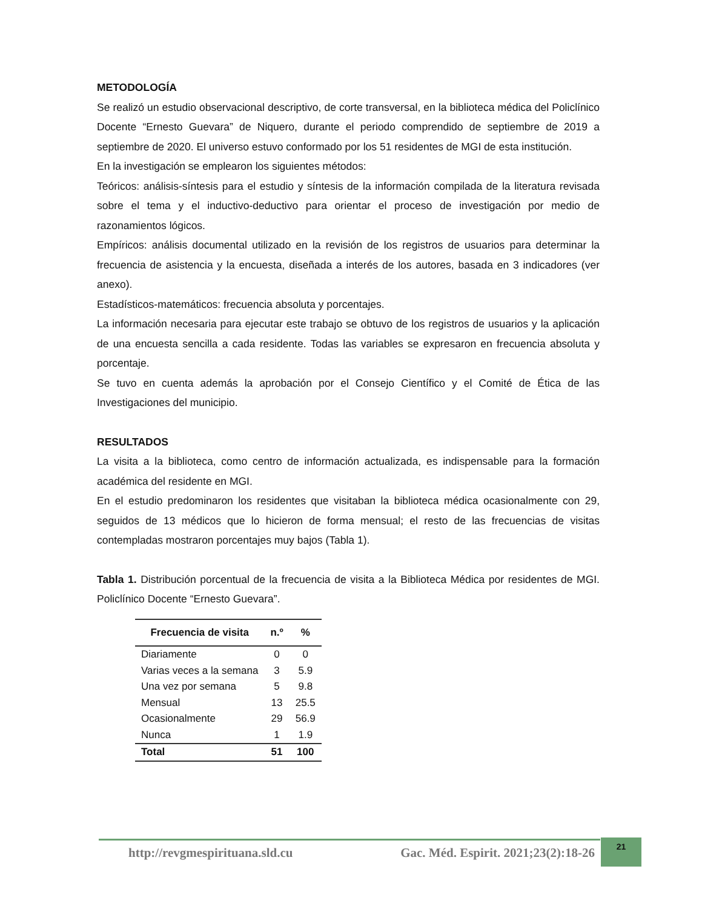METODOLOGÍA
Se realizó un estudio observacional descriptivo, de corte transversal, en la biblioteca médica del Policlínico Docente “Ernesto Guevara” de Niquero, durante el periodo comprendido de septiembre de 2019 a septiembre de 2020. El universo estuvo conformado por los 51 residentes de MGI de esta institución.
En la investigación se emplearon los siguientes métodos:
Teóricos: análisis-síntesis para el estudio y síntesis de la información compilada de la literatura revisada sobre el tema y el inductivo-deductivo para orientar el proceso de investigación por medio de razonamientos lógicos.
Empíricos: análisis documental utilizado en la revisión de los registros de usuarios para determinar la frecuencia de asistencia y la encuesta, diseñada a interés de los autores, basada en 3 indicadores (ver anexo).
Estadísticos-matemáticos: frecuencia absoluta y porcentajes.
La información necesaria para ejecutar este trabajo se obtuvo de los registros de usuarios y la aplicación de una encuesta sencilla a cada residente. Todas las variables se expresaron en frecuencia absoluta y porcentaje.
Se tuvo en cuenta además la aprobación por el Consejo Científico y el Comité de Ética de las Investigaciones del municipio.
RESULTADOS
La visita a la biblioteca, como centro de información actualizada, es indispensable para la formación académica del residente en MGI.
En el estudio predominaron los residentes que visitaban la biblioteca médica ocasionalmente con 29, seguidos de 13 médicos que lo hicieron de forma mensual; el resto de las frecuencias de visitas contempladas mostraron porcentajes muy bajos (Tabla 1).
Tabla 1. Distribución porcentual de la frecuencia de visita a la Biblioteca Médica por residentes de MGI. Policlínico Docente “Ernesto Guevara”.
| Frecuencia de visita | n.º | % |
| --- | --- | --- |
| Diariamente | 0 | 0 |
| Varias veces a la semana | 3 | 5.9 |
| Una vez por semana | 5 | 9.8 |
| Mensual | 13 | 25.5 |
| Ocasionalmente | 29 | 56.9 |
| Nunca | 1 | 1.9 |
| Total | 51 | 100 |
http://revgmespirituana.sld.cu Gac. Méd. Espirit. 2021;23(2):18-26
21